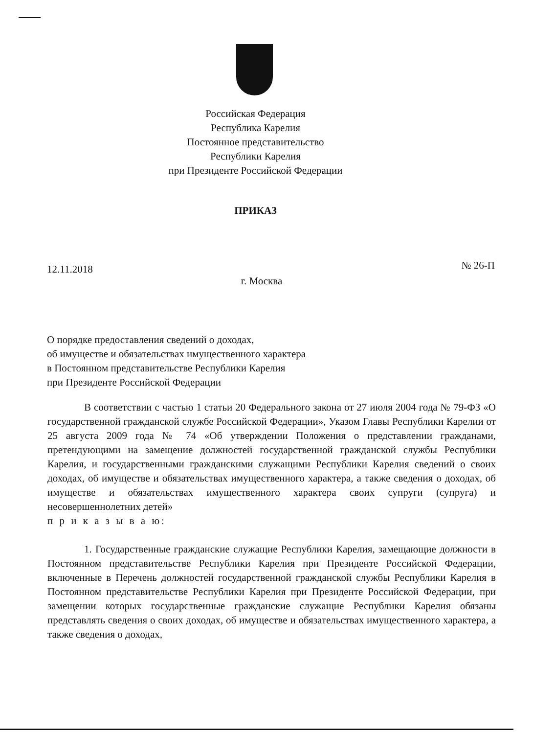Российская Федерация
Республика Карелия
Постоянное представительство
Республики Карелия
при Президенте Российской Федерации
ПРИКАЗ
12.11.2018 № 26-П
г. Москва
О порядке предоставления сведений о доходах,
об имуществе и обязательствах имущественного характера
в Постоянном представительстве Республики Карелия
при Президенте Российской Федерации
В соответствии с частью 1 статьи 20 Федерального закона от 27 июля 2004 года № 79-ФЗ «О государственной гражданской службе Российской Федерации», Указом Главы Республики Карелии от 25 августа 2009 года № 74 «Об утверждении Положения о представлении гражданами, претендующими на замещение должностей государственной гражданской службы Республики Карелия, и государственными гражданскими служащими Республики Карелия сведений о своих доходах, об имуществе и обязательствах имущественного характера, а также сведения о доходах, об имуществе и обязательствах имущественного характера своих супруги (супруга) и несовершеннолетних детей»
п р и к а з ы в а ю:
1. Государственные гражданские служащие Республики Карелия, замещающие должности в Постоянном представительстве Республики Карелия при Президенте Российской Федерации, включенные в Перечень должностей государственной гражданской службы Республики Карелия в Постоянном представительстве Республики Карелия при Президенте Российской Федерации, при замещении которых государственные гражданские служащие Республики Карелия обязаны представлять сведения о своих доходах, об имуществе и обязательствах имущественного характера, а также сведения о доходах,